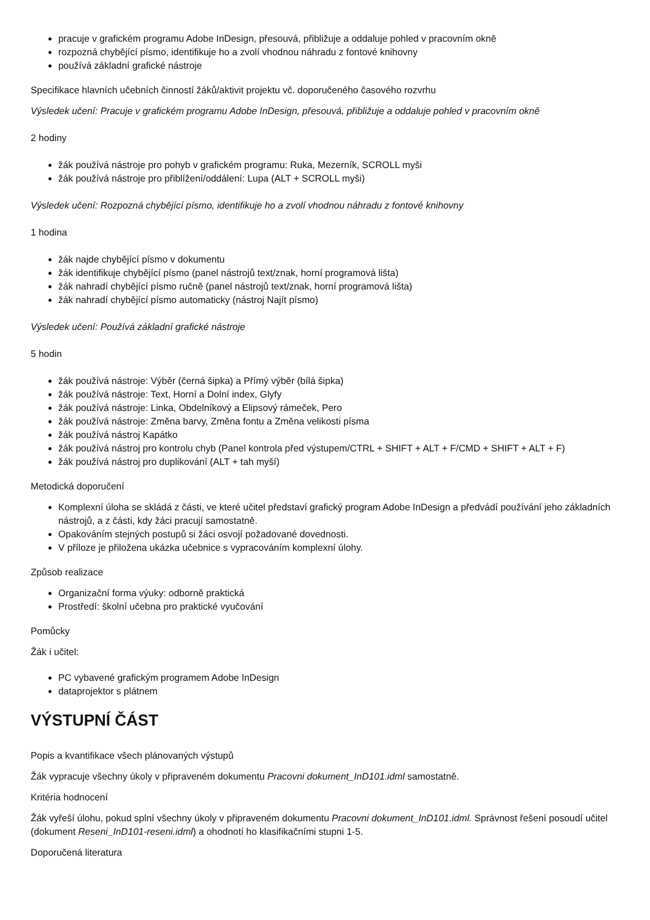pracuje v grafickém programu Adobe InDesign, přesouvá, přibližuje a oddaluje pohled v pracovním okně
rozpozná chybějící písmo, identifikuje ho a zvolí vhodnou náhradu z fontové knihovny
používá základní grafické nástroje
Specifikace hlavních učebních činností žáků/aktivit projektu vč. doporučeného časového rozvrhu
Výsledek učení: Pracuje v grafickém programu Adobe InDesign, přesouvá, přibližuje a oddaluje pohled v pracovním okně
2 hodiny
žák používá nástroje pro pohyb v grafickém programu: Ruka, Mezerník, SCROLL myši
žák používá nástroje pro přiblížení/oddálení: Lupa (ALT + SCROLL myši)
Výsledek učení: Rozpozná chybějící písmo, identifikuje ho a zvolí vhodnou náhradu z fontové knihovny
1 hodina
žák najde chybějící písmo v dokumentu
žák identifikuje chybějící písmo (panel nástrojů text/znak, horní programová lišta)
žák nahradí chybějící písmo ručně (panel nástrojů text/znak, horní programová lišta)
žák nahradí chybějící písmo automaticky (nástroj Najít písmo)
Výsledek učení: Používá základní grafické nástroje
5 hodin
žák používá nástroje: Výběr (černá šipka) a Přímý výběr (bílá šipka)
žák používá nástroje: Text, Horní a Dolní index, Glyfy
žák používá nástroje: Linka, Obdelníkový a Elipsový rámeček, Pero
žák používá nástroje: Změna barvy, Změna fontu a Změna velikosti písma
žák používá nástroj Kapátko
žák používá nástroj pro kontrolu chyb (Panel kontrola před výstupem/CTRL + SHIFT + ALT + F/CMD + SHIFT + ALT + F)
žák používá nástroj pro duplikování (ALT + tah myší)
Metodická doporučení
Komplexní úloha se skládá z části, ve které učitel představí grafický program Adobe InDesign a předvádí používání jeho základních nástrojů, a z části, kdy žáci pracují samostatně.
Opakováním stejných postupů si žáci osvojí požadované dovednosti.
V příloze je přiložena ukázka učebnice s vypracováním komplexní úlohy.
Způsob realizace
Organizační forma výuky: odborně praktická
Prostředí: školní učebna pro praktické vyučování
Pomůcky
Žák i učitel:
PC vybavené grafickým programem Adobe InDesign
dataprojektor s plátnem
VÝSTUPNÍ ČÁST
Popis a kvantifikace všech plánovaných výstupů
Žák vypracuje všechny úkoly v připraveném dokumentu Pracovni dokument_InD101.idml samostatně.
Kritéria hodnocení
Žák vyřeší úlohu, pokud splní všechny úkoly v připraveném dokumentu Pracovni dokument_InD101.idml. Správnost řešení posoudí učitel (dokument Reseni_InD101-reseni.idml) a ohodnotí ho klasifikačními stupni 1-5.
Doporučená literatura